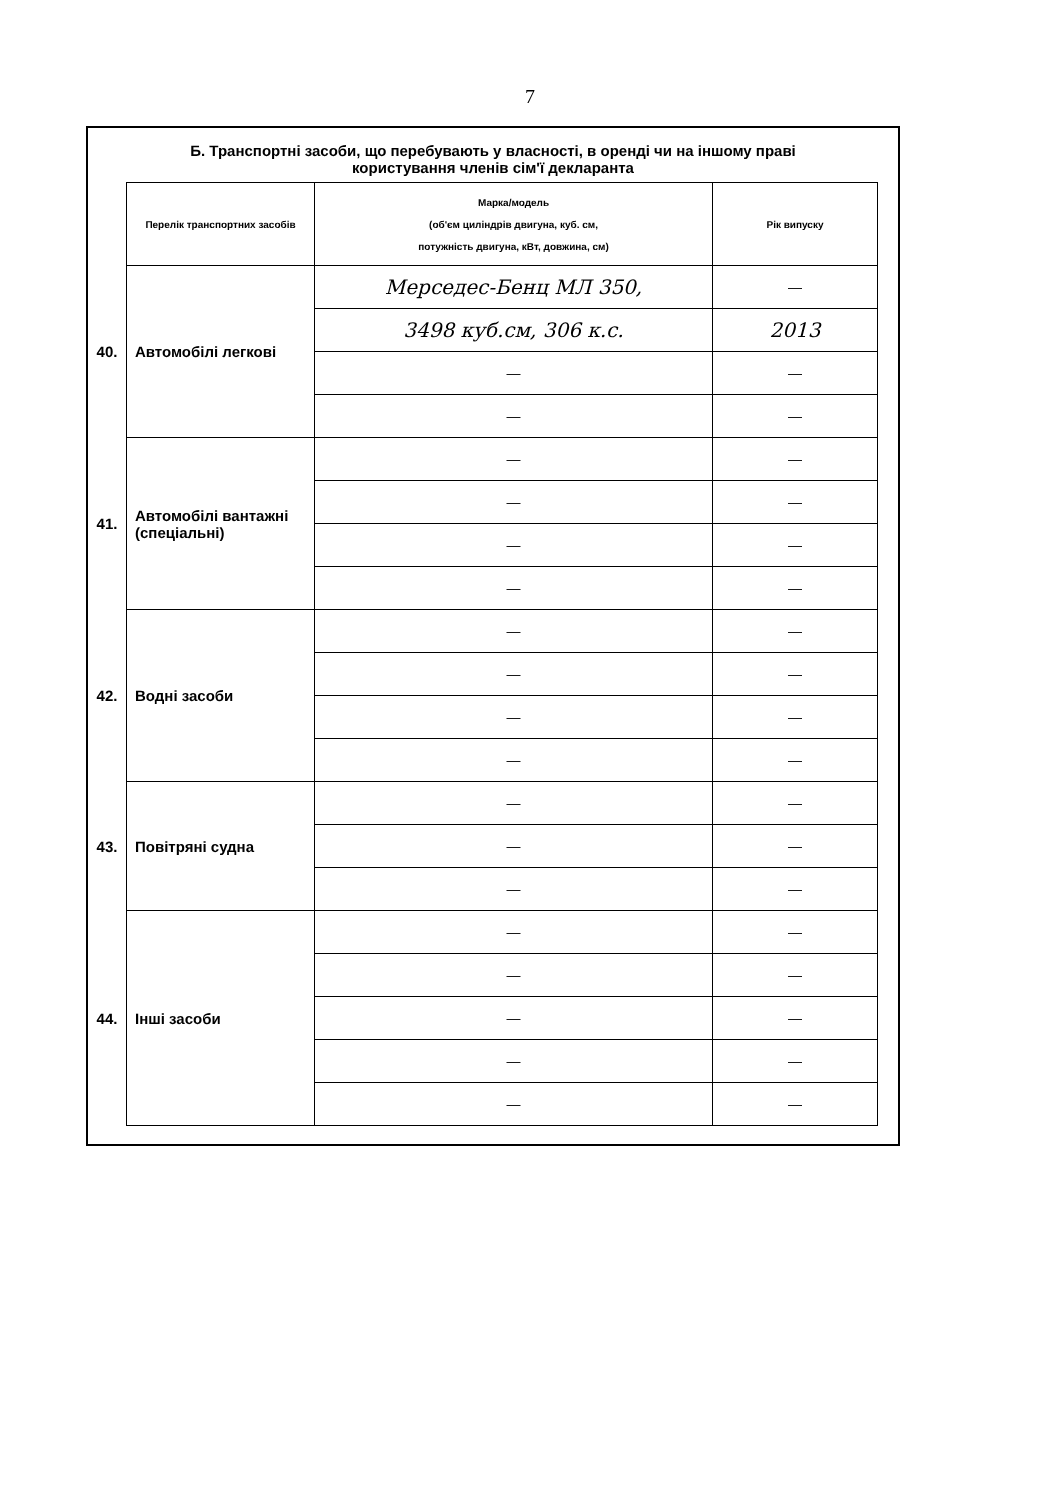7
Б. Транспортні засоби, що перебувають у власності, в оренді чи на іншому праві
користування членів сім'ї декларанта
| | Перелік транспортних засобів | Марка/модель (об'єм циліндрів двигуна, куб. см, потужність двигуна, кВт, довжина, см) | Рік випуску |
| 40. | Автомобілі легкові | Мерседес-Бенц МЛ 350, | — |
| | | 3498 куб.см, 306 к.с. | 2013 |
| | | — | — |
| | | — | — |
| 41. | Автомобілі вантажні (спеціальні) | — | — |
| | | — | — |
| | | — | — |
| | | — | — |
| 42. | Водні засоби | — | — |
| | | — | — |
| | | — | — |
| | | — | — |
| 43. | Повітряні судна | — | — |
| | | — | — |
| | | — | — |
| 44. | Інші засоби | — | — |
| | | — | — |
| | | — | — |
| | | — | — |
| | | — | — |